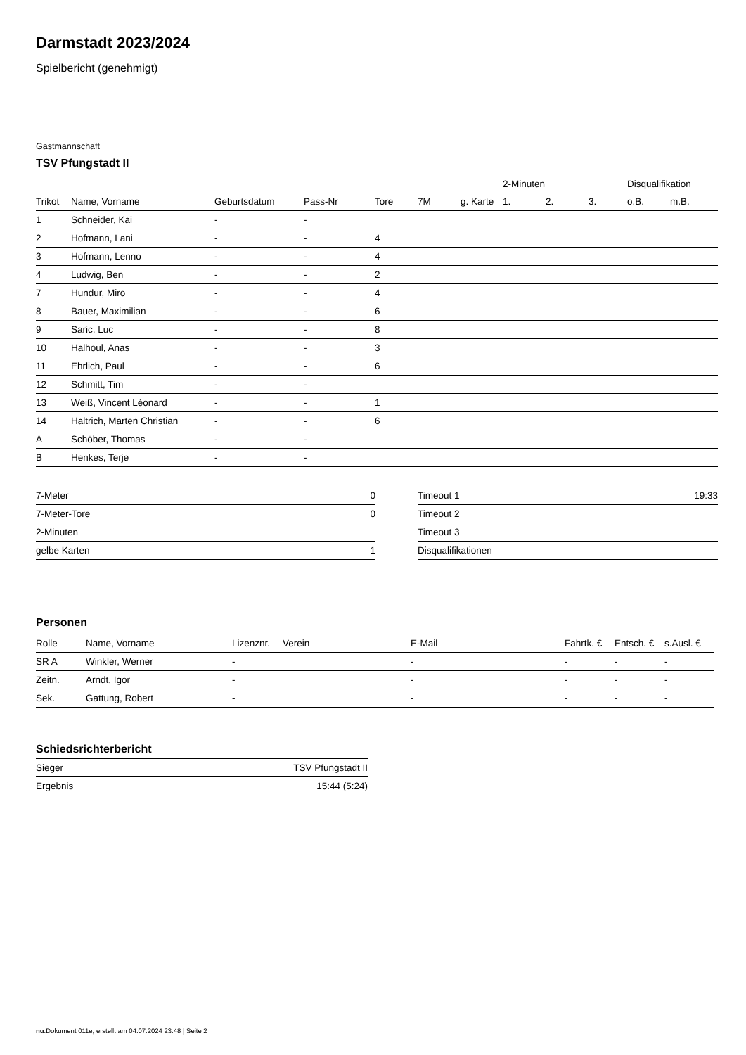Darmstadt 2023/2024
Spielbericht (genehmigt)
Gastmannschaft
TSV Pfungstadt II
| | | | | | | | 2-Minuten | | | Disqualifikation | |
| --- | --- | --- | --- | --- | --- | --- | --- | --- | --- | --- | --- |
| Trikot | Name, Vorname | Geburtsdatum | Pass-Nr | Tore | 7M | g. Karte | 1. | 2. | 3. | o.B. | m.B. |
| 1 | Schneider, Kai | - | - | | | | | | | | |
| 2 | Hofmann, Lani | - | - | 4 | | | | | | | |
| 3 | Hofmann, Lenno | - | - | 4 | | | | | | | |
| 4 | Ludwig, Ben | - | - | 2 | | | | | | | |
| 7 | Hundur, Miro | - | - | 4 | | | | | | | |
| 8 | Bauer, Maximilian | - | - | 6 | | | | | | | |
| 9 | Saric, Luc | - | - | 8 | | | | | | | |
| 10 | Halhoul, Anas | - | - | 3 | | | | | | | |
| 11 | Ehrlich, Paul | - | - | 6 | | | | | | | |
| 12 | Schmitt, Tim | - | - | | | | | | | | |
| 13 | Weiß, Vincent Léonard | - | - | 1 | | | | | | | |
| 14 | Haltrich, Marten Christian | - | - | 6 | | | | | | | |
| A | Schöber, Thomas | - | - | | | | | | | | |
| B | Henkes, Terje | - | - | | | | | | | | |
| 7-Meter | 0 |
| 7-Meter-Tore | 0 |
| 2-Minuten | |
| gelbe Karten | 1 |
| Timeout 1 | 19:33 |
| Timeout 2 | |
| Timeout 3 | |
| Disqualifikationen | |
Personen
| Rolle | Name, Vorname | Lizenznr. | Verein | E-Mail | Fahrtk. € | Entsch. € | s.Ausl. € |
| --- | --- | --- | --- | --- | --- | --- | --- |
| SR A | Winkler, Werner | - | | - | - | - | - |
| Zeitn. | Arndt, Igor | - | | - | - | - | - |
| Sek. | Gattung, Robert | - | | - | - | - | - |
Schiedsrichterbericht
| Sieger | TSV Pfungstadt II |
| Ergebnis | 15:44 (5:24) |
nu.Dokument 011e, erstellt am 04.07.2024 23:48 | Seite 2